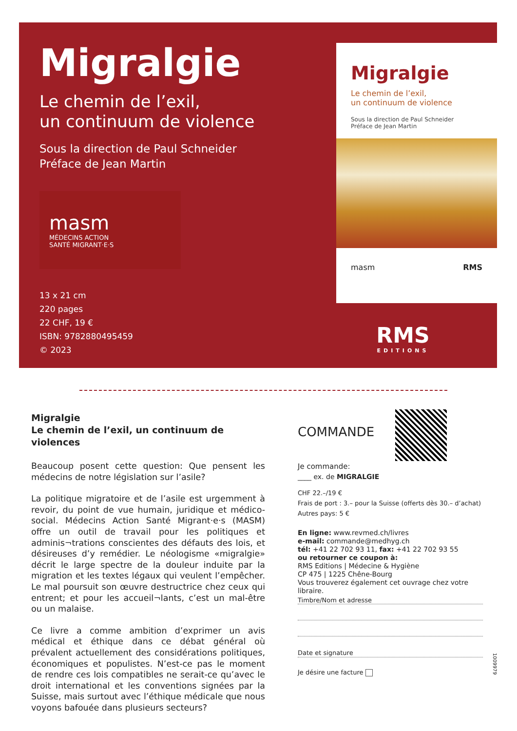Migralgie
Le chemin de l’exil,
un continuum de violence
Sous la direction de Paul Schneider
Préface de Jean Martin
masm
MÉDECINS ACTION
SANTÉ MIGRANT·E·S
13 x 21 cm
220 pages
22 CHF, 19 €
ISBN: 9782880495459
© 2023
Migralgie
Le chemin de l’exil,
un continuum de violence
Sous la direction de Paul Schneider
Préface de Jean Martin
masm RMS
RMS
EDITIONS
Migralgie
Le chemin de l’exil, un continuum de violences
Beaucoup posent cette question: Que pensent les médecins de notre législation sur l’asile?
La politique migratoire et de l’asile est urgemment à revoir, du point de vue humain, juridique et médico-social. Médecins Action Santé Migrant·e·s (MASM) offre un outil de travail pour les politiques et adminis¬trations conscientes des défauts des lois, et désireuses d’y remédier. Le néologisme «migralgie» décrit le large spectre de la douleur induite par la migration et les textes légaux qui veulent l’empêcher. Le mal poursuit son œuvre destructrice chez ceux qui entrent; et pour les accueil¬lants, c’est un mal-être ou un malaise.
Ce livre a comme ambition d’exprimer un avis médical et éthique dans ce débat général où prévalent actuellement des considérations politiques, économiques et populistes. N’est-ce pas le moment de rendre ces lois compatibles ne serait-ce qu’avec le droit international et les conventions signées par la Suisse, mais surtout avec l’éthique médicale que nous voyons bafouée dans plusieurs secteurs?
COMMANDE
Je commande:
____ ex. de MIGRALGIE
CHF 22.–/19 €
Frais de port : 3.– pour la Suisse (offerts dès 30.– d’achat)
Autres pays: 5 €
En ligne: www.revmed.ch/livres
e-mail: commande@medhyg.ch
tél: +41 22 702 93 11, fax: +41 22 702 93 55
ou retourner ce coupon à:
RMS Editions | Médecine & Hygiène
CP 475 | 1225 Chêne-Bourg
Vous trouverez également cet ouvrage chez votre libraire.
Timbre/Nom et adresse
Date et signature
Je désire une facture
1009979